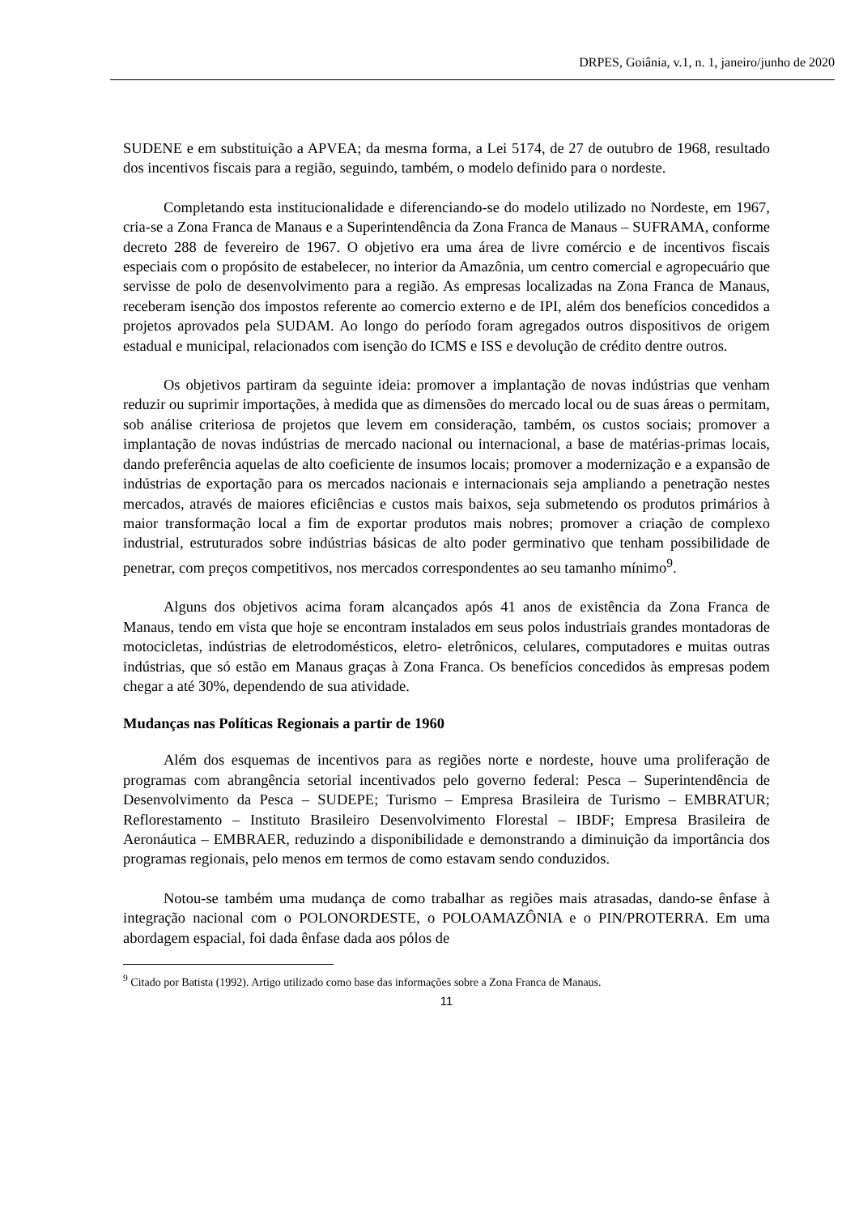DRPES, Goiânia, v.1, n. 1, janeiro/junho de 2020
SUDENE e em substituição a APVEA; da mesma forma, a Lei 5174, de 27 de outubro de 1968, resultado dos incentivos fiscais para a região, seguindo, também, o modelo definido para o nordeste.
Completando esta institucionalidade e diferenciando-se do modelo utilizado no Nordeste, em 1967, cria-se a Zona Franca de Manaus e a Superintendência da Zona Franca de Manaus – SUFRAMA, conforme decreto 288 de fevereiro de 1967. O objetivo era uma área de livre comércio e de incentivos fiscais especiais com o propósito de estabelecer, no interior da Amazônia, um centro comercial e agropecuário que servisse de polo de desenvolvimento para a região. As empresas localizadas na Zona Franca de Manaus, receberam isenção dos impostos referente ao comercio externo e de IPI, além dos benefícios concedidos a projetos aprovados pela SUDAM. Ao longo do período foram agregados outros dispositivos de origem estadual e municipal, relacionados com isenção do ICMS e ISS e devolução de crédito dentre outros.
Os objetivos partiram da seguinte ideia: promover a implantação de novas indústrias que venham reduzir ou suprimir importações, à medida que as dimensões do mercado local ou de suas áreas o permitam, sob análise criteriosa de projetos que levem em consideração, também, os custos sociais; promover a implantação de novas indústrias de mercado nacional ou internacional, a base de matérias-primas locais, dando preferência aquelas de alto coeficiente de insumos locais; promover a modernização e a expansão de indústrias de exportação para os mercados nacionais e internacionais seja ampliando a penetração nestes mercados, através de maiores eficiências e custos mais baixos, seja submetendo os produtos primários à maior transformação local a fim de exportar produtos mais nobres; promover a criação de complexo industrial, estruturados sobre indústrias básicas de alto poder germinativo que tenham possibilidade de penetrar, com preços competitivos, nos mercados correspondentes ao seu tamanho mínimo<sup>9</sup>.
Alguns dos objetivos acima foram alcançados após 41 anos de existência da Zona Franca de Manaus, tendo em vista que hoje se encontram instalados em seus polos industriais grandes montadoras de motocicletas, indústrias de eletrodomésticos, eletro- eletrônicos, celulares, computadores e muitas outras indústrias, que só estão em Manaus graças à Zona Franca. Os benefícios concedidos às empresas podem chegar a até 30%, dependendo de sua atividade.
Mudanças nas Políticas Regionais a partir de 1960
Além dos esquemas de incentivos para as regiões norte e nordeste, houve uma proliferação de programas com abrangência setorial incentivados pelo governo federal: Pesca – Superintendência de Desenvolvimento da Pesca – SUDEPE; Turismo – Empresa Brasileira de Turismo – EMBRATUR; Reflorestamento – Instituto Brasileiro Desenvolvimento Florestal – IBDF; Empresa Brasileira de Aeronáutica – EMBRAER, reduzindo a disponibilidade e demonstrando a diminuição da importância dos programas regionais, pelo menos em termos de como estavam sendo conduzidos.
Notou-se também uma mudança de como trabalhar as regiões mais atrasadas, dando-se ênfase à integração nacional com o POLONORDESTE, o POLOAMAZÔNIA e o PIN/PROTERRA. Em uma abordagem espacial, foi dada ênfase dada aos pólos de
<sup>9</sup> Citado por Batista (1992). Artigo utilizado como base das informações sobre a Zona Franca de Manaus.
11